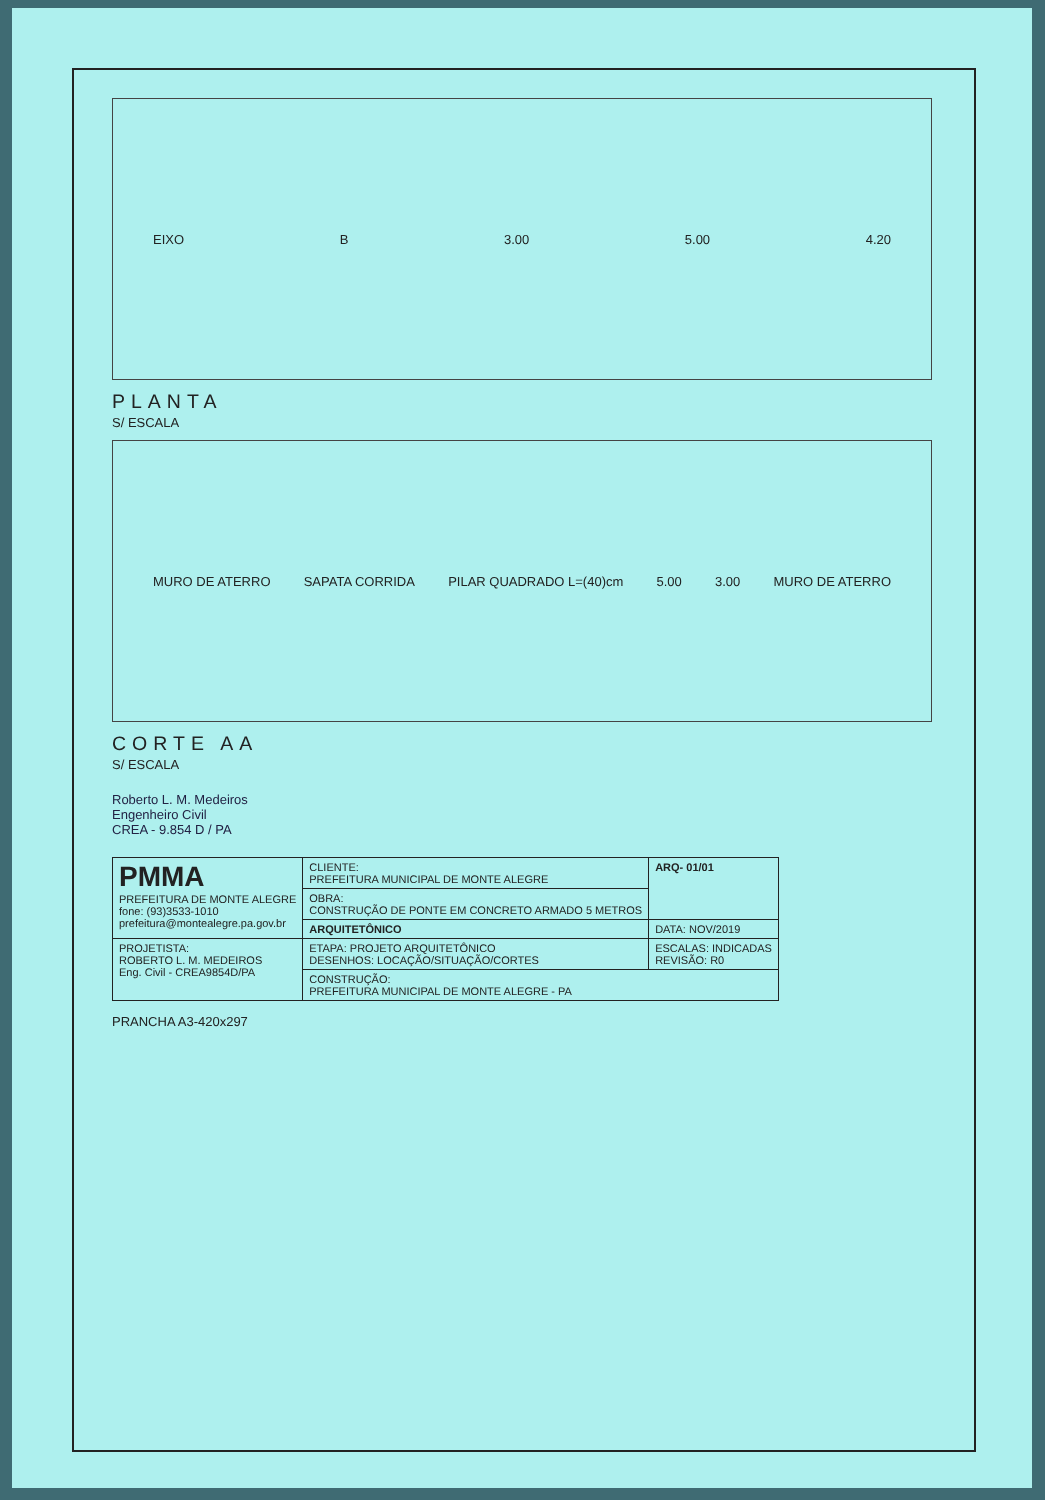EIXO B 3.00 5.00 4.20
PLANTA
S/ ESCALA
MURO DE ATERRO SAPATA CORRIDA PILAR QUADRADO L=(40)cm 5.00 3.00 MURO DE ATERRO
CORTE AA
S/ ESCALA
Roberto L. M. Medeiros
Engenheiro Civil
CREA - 9.854 D / PA
| PMMA PREFEITURA DE MONTE ALEGRE fone: (93)3533-1010 prefeitura@montealegre.pa.gov.br | CLIENTE: PREFEITURA MUNICIPAL DE MONTE ALEGRE | ARQ- 01/01 |
| | OBRA: CONSTRUÇÃO DE PONTE EM CONCRETO ARMADO 5 METROS | |
| | ARQUITETÔNICO | DATA: NOV/2019 |
| PROJETISTA: ROBERTO L. M. MEDEIROS Eng. Civil - CREA9854D/PA | ETAPA: PROJETO ARQUITETÔNICO DESENHOS: LOCAÇÃO/SITUAÇÃO/CORTES | ESCALAS: INDICADAS REVISÃO: R0 |
| | CONSTRUÇÃO: PREFEITURA MUNICIPAL DE MONTE ALEGRE - PA | |
PRANCHA A3-420x297